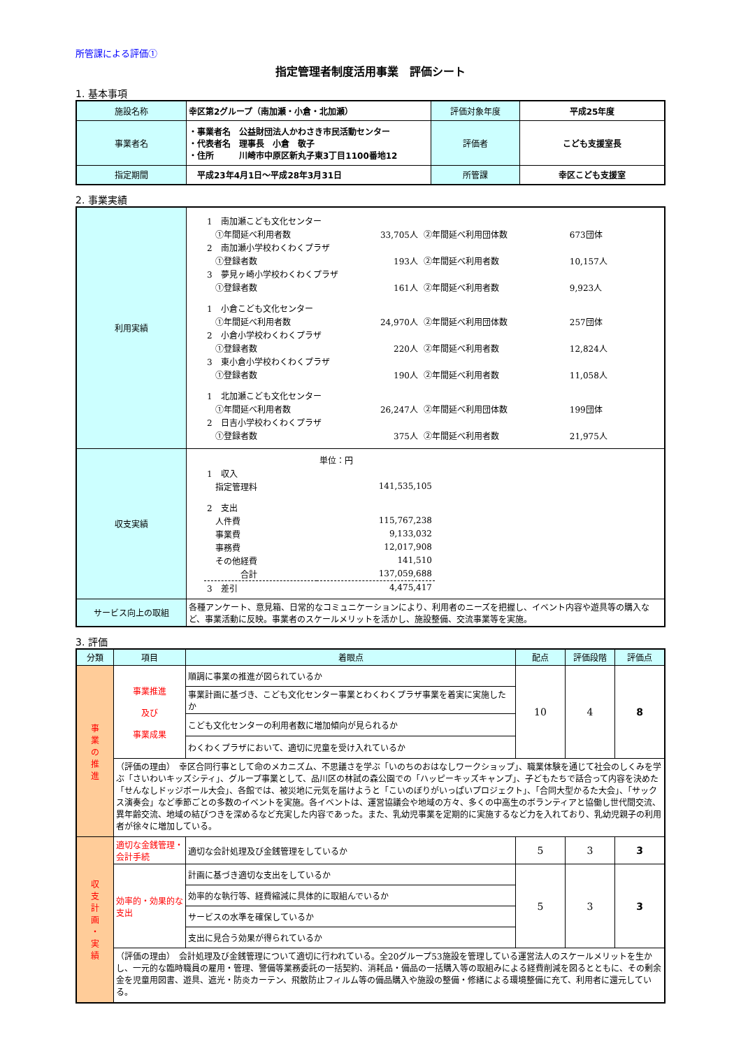所管課による評価①
指定管理者制度活用事業　評価シート
1. 基本事項
| 施設名称 | 幸区第2グループ（南加瀬・小倉・北加瀬） | 評価対象年度 | 平成25年度 |
| 事業者名 | ・事業者名 公益財団法人かわさき市民活動センター ・代表者名 理事長 小倉 敬子 ・住所 川崎市中原区新丸子東3丁目1100番地12 | 評価者 | こども支援室長 |
| 指定期間 | 平成23年4月1日～平成28年3月31日 | 所管課 | 幸区こども支援室 |
2. 事業実績
| 利用実績 | / 1 南加瀬こども文化センター / / / / / ①年間延べ利用者数 / 33,705人 / ②年間延べ利用団体数 / 673団体 / / 2 南加瀬小学校わくわくプラザ / / / / / ①登録者数 / 193人 / ②年間延べ利用者数 / 10,157人 / / 3 夢見ヶ崎小学校わくわくプラザ / / / / / ①登録者数 / 161人 / ②年間延べ利用者数 / 9,923人 / / 1 小倉こども文化センター / / / / / ①年間延べ利用者数 / 24,970人 / ②年間延べ利用団体数 / 257団体 / / 2 小倉小学校わくわくプラザ / / / / / ①登録者数 / 220人 / ②年間延べ利用者数 / 12,824人 / / 3 東小倉小学校わくわくプラザ / / / / / ①登録者数 / 190人 / ②年間延べ利用者数 / 11,058人 / / 1 北加瀬こども文化センター / / / / / ①年間延べ利用者数 / 26,247人 / ②年間延べ利用団体数 / 199団体 / / 2 日吉小学校わくわくプラザ / / / / / ①登録者数 / 375人 / ②年間延べ利用者数 / 21,975人 / |
| 収支実績 | / / 単位：円 / / 1 収入 / / / 指定管理料 / 141,535,105 / / 2 支出 / / / 人件費 / 115,767,238 / / 事業費 / 9,133,032 / / 事務費 / 12,017,908 / / その他経費 / 141,510 / / 合計 / 137,059,688 / / 3 差引 / 4,475,417 / |
| サービス向上の取組 | 各種アンケート、意見箱、日常的なコミュニケーションにより、利用者のニーズを把握し、イベント内容や遊具等の購入など、事業活動に反映。事業者のスケールメリットを活かし、施設整備、交流事業等を実施。 |
3. 評価
| 分類 | 項目 | 着眼点 | 配点 | 評価段階 | 評価点 |
| --- | --- | --- | --- | --- | --- |
| 事 業 の 推 進 | 事業推進 及び 事業成果 | 順調に事業の推進が図られているか | 10 | 4 | 8 |
| | | 事業計画に基づき、こども文化センター事業とわくわくプラザ事業を着実に実施したか | | | |
| | | こども文化センターの利用者数に増加傾向が見られるか | | | |
| | | わくわくプラザにおいて、適切に児童を受け入れているか | | | |
| | （評価の理由） 幸区合同行事として命のメカニズム、不思議さを学ぶ「いのちのおはなしワークショップ」、職業体験を通じて社会のしくみを学ぶ「さいわいキッズシティ」、グループ事業として、品川区の林試の森公園での「ハッピーキッズキャンプ」、子どもたちで話合って内容を決めた「せんなしドッジボール大会」、各館では、被災地に元気を届けようと「こいのぼりがいっぱいプロジェクト」、「合同大型かるた大会」、「サックス演奏会」など季節ごとの多数のイベントを実施。各イベントは、運営協議会や地域の方々、多くの中高生のボランティアと協働し世代間交流、異年齢交流、地域の結びつきを深めるなど充実した内容であった。また、乳幼児事業を定期的に実施するなど力を入れており、乳幼児親子の利用者が徐々に増加している。 | | | | |
| 収 支 計 画 ・ 実 績 | 適切な金銭管理・会計手続 | 適切な会計処理及び金銭管理をしているか | 5 | 3 | 3 |
| | 効率的・効果的な支出 | 計画に基づき適切な支出をしているか | 5 | 3 | 3 |
| | | 効率的な執行等、経費縮減に具体的に取組んでいるか | | | |
| | | サービスの水準を確保しているか | | | |
| | | 支出に見合う効果が得られているか | | | |
| | （評価の理由） 会計処理及び金銭管理について適切に行われている。全20グループ53施設を管理している運営法人のスケールメリットを生かし、一元的な臨時職員の雇用・管理、警備等業務委託の一括契約、消耗品・備品の一括購入等の取組みによる経費削減を図るとともに、その剰余金を児童用図書、遊具、遮光・防炎カーテン、飛散防止フィルム等の備品購入や施設の整備・修繕による環境整備に充て、利用者に還元している。 | | | | |